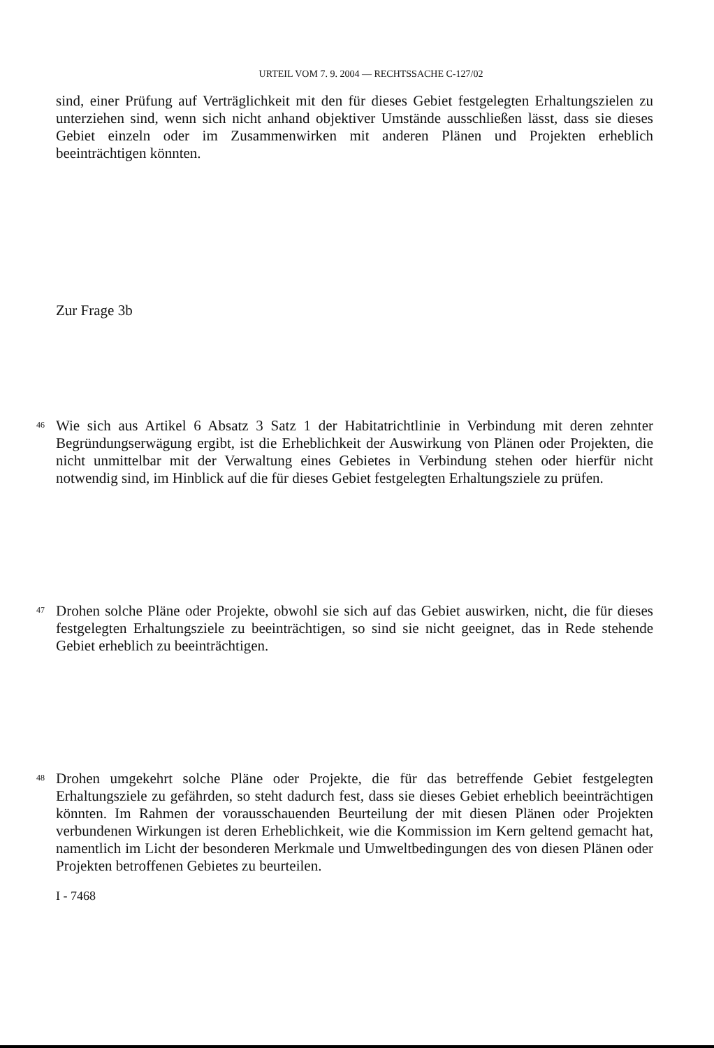URTEIL VOM 7. 9. 2004 — RECHTSSACHE C-127/02
sind, einer Prüfung auf Verträglichkeit mit den für dieses Gebiet festgelegten Erhaltungszielen zu unterziehen sind, wenn sich nicht anhand objektiver Umstände ausschließen lässt, dass sie dieses Gebiet einzeln oder im Zusammenwirken mit anderen Plänen und Projekten erheblich beeinträchtigen könnten.
Zur Frage 3b
46
Wie sich aus Artikel 6 Absatz 3 Satz 1 der Habitatrichtlinie in Verbindung mit deren zehnter Begründungserwägung ergibt, ist die Erheblichkeit der Auswirkung von Plänen oder Projekten, die nicht unmittelbar mit der Verwaltung eines Gebietes in Verbindung stehen oder hierfür nicht notwendig sind, im Hinblick auf die für dieses Gebiet festgelegten Erhaltungsziele zu prüfen.
47
Drohen solche Pläne oder Projekte, obwohl sie sich auf das Gebiet auswirken, nicht, die für dieses festgelegten Erhaltungsziele zu beeinträchtigen, so sind sie nicht geeignet, das in Rede stehende Gebiet erheblich zu beeinträchtigen.
48
Drohen umgekehrt solche Pläne oder Projekte, die für das betreffende Gebiet festgelegten Erhaltungsziele zu gefährden, so steht dadurch fest, dass sie dieses Gebiet erheblich beeinträchtigen könnten. Im Rahmen der vorausschauenden Beurteilung der mit diesen Plänen oder Projekten verbundenen Wirkungen ist deren Erheblichkeit, wie die Kommission im Kern geltend gemacht hat, namentlich im Licht der besonderen Merkmale und Umweltbedingungen des von diesen Plänen oder Projekten betroffenen Gebietes zu beurteilen.
I - 7468